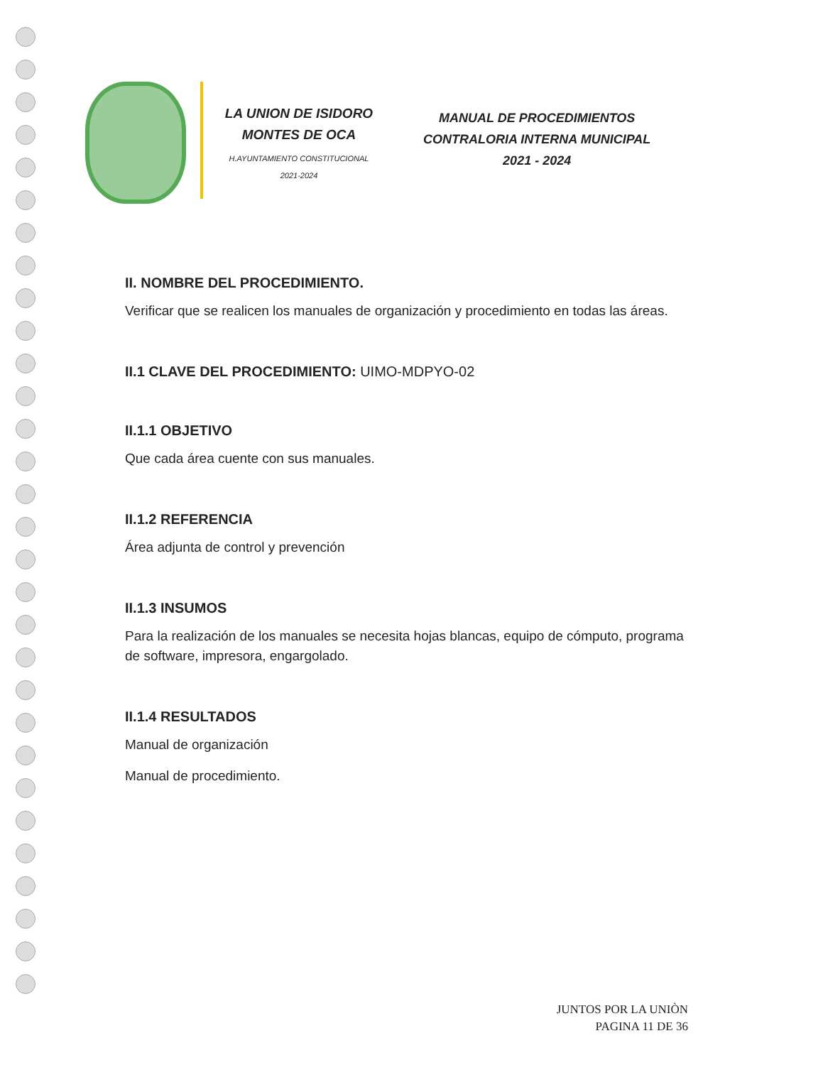LA UNION DE ISIDORO
MONTES DE OCA
H.AYUNTAMIENTO CONSTITUCIONAL
2021-2024
MANUAL DE PROCEDIMIENTOS
CONTRALORIA INTERNA MUNICIPAL
2021 - 2024
II. NOMBRE DEL PROCEDIMIENTO.
Verificar que se realicen los manuales de organización y procedimiento en todas las áreas.
II.1 CLAVE DEL PROCEDIMIENTO: UIMO-MDPYO-02
II.1.1 OBJETIVO
Que cada área cuente con sus manuales.
II.1.2 REFERENCIA
Área adjunta de control y prevención
II.1.3 INSUMOS
Para la realización de los manuales se necesita hojas blancas, equipo de cómputo, programa de software, impresora, engargolado.
II.1.4 RESULTADOS
Manual de organización
Manual de procedimiento.
JUNTOS POR LA UNIÒN
PAGINA 11 DE 36